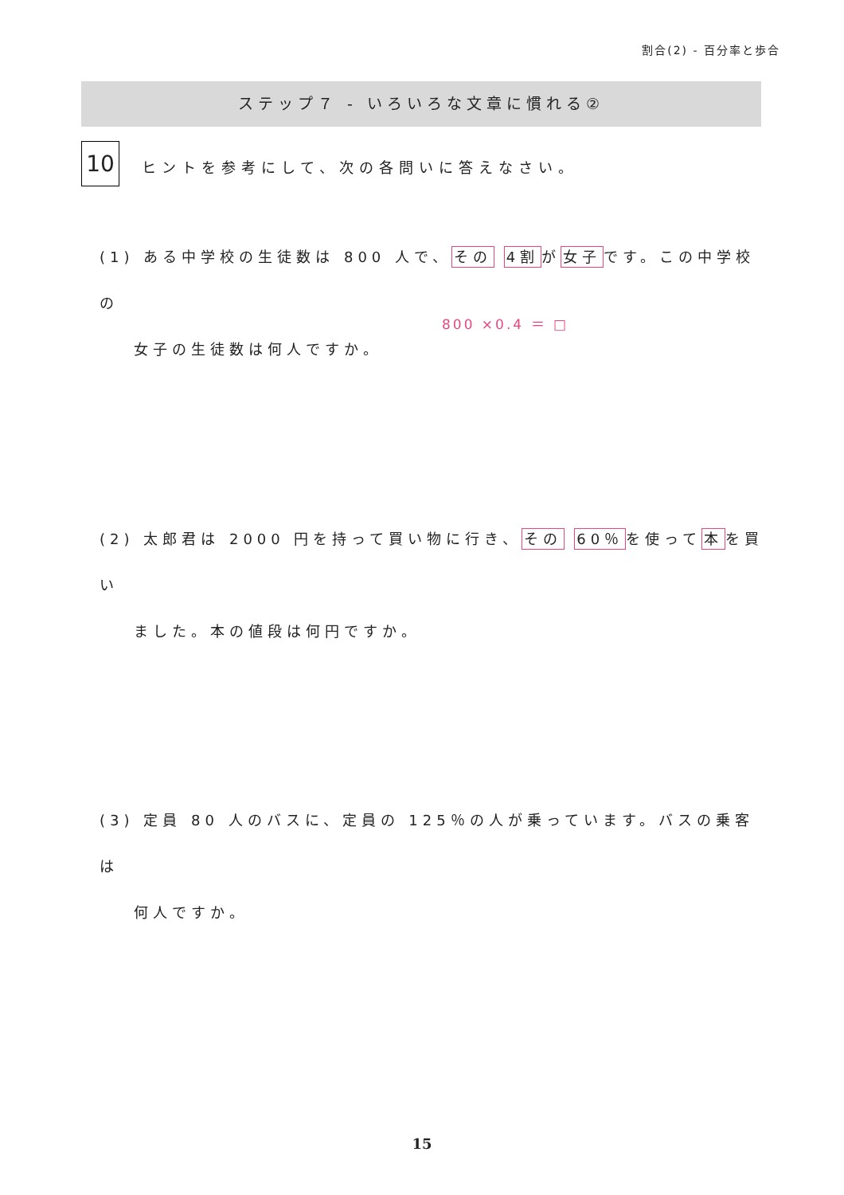割合(2) - 百分率と歩合
ステップ７ - いろいろな文章に慣れる②
10
ヒントを参考にして、次の各問いに答えなさい。
(1) ある中学校の生徒数は 800 人で、その 4割が女子です。この中学校の
女子の生徒数は何人ですか。
800 ×0.4 ＝ □
(2) 太郎君は 2000 円を持って買い物に行き、その 60％を使って本を買い
ました。本の値段は何円ですか。
(3) 定員 80 人のバスに、定員の 125％の人が乗っています。バスの乗客は
何人ですか。
15